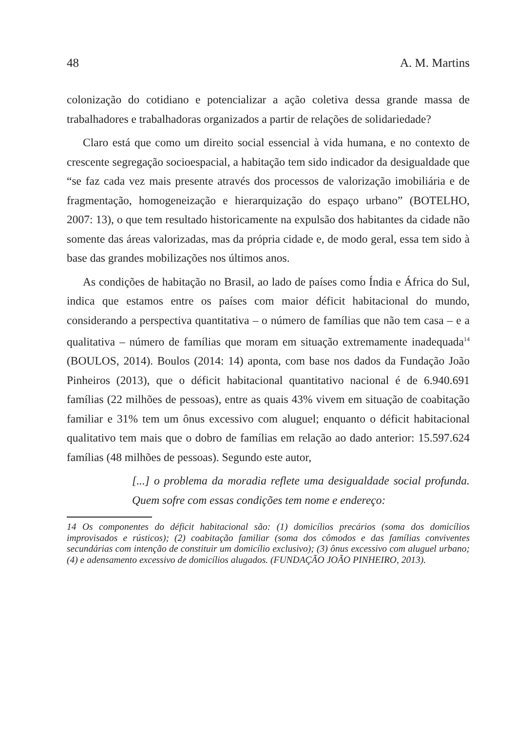48 A. M. Martins
colonização do cotidiano e potencializar a ação coletiva dessa grande massa de trabalhadores e trabalhadoras organizados a partir de relações de solidariedade?
Claro está que como um direito social essencial à vida humana, e no contexto de crescente segregação socioespacial, a habitação tem sido indicador da desigualdade que “se faz cada vez mais presente através dos processos de valorização imobiliária e de fragmentação, homogeneização e hierarquização do espaço urbano” (BOTELHO, 2007: 13), o que tem resultado historicamente na expulsão dos habitantes da cidade não somente das áreas valorizadas, mas da própria cidade e, de modo geral, essa tem sido à base das grandes mobilizações nos últimos anos.
As condições de habitação no Brasil, ao lado de países como Índia e África do Sul, indica que estamos entre os países com maior déficit habitacional do mundo, considerando a perspectiva quantitativa – o número de famílias que não tem casa – e a qualitativa – número de famílias que moram em situação extremamente inadequada<sup>14</sup> (BOULOS, 2014). Boulos (2014: 14) aponta, com base nos dados da Fundação João Pinheiros (2013), que o déficit habitacional quantitativo nacional é de 6.940.691 famílias (22 milhões de pessoas), entre as quais 43% vivem em situação de coabitação familiar e 31% tem um ônus excessivo com aluguel; enquanto o déficit habitacional qualitativo tem mais que o dobro de famílias em relação ao dado anterior: 15.597.624 famílias (48 milhões de pessoas). Segundo este autor,
[...] o problema da moradia reflete uma desigualdade social profunda. Quem sofre com essas condições tem nome e endereço:
14 Os componentes do déficit habitacional são: (1) domicílios precários (soma dos domicílios improvisados e rústicos); (2) coabitação familiar (soma dos cômodos e das famílias conviventes secundárias com intenção de constituir um domicílio exclusivo); (3) ônus excessivo com aluguel urbano; (4) e adensamento excessivo de domicílios alugados. (FUNDAÇÃO JOÃO PINHEIRO, 2013).